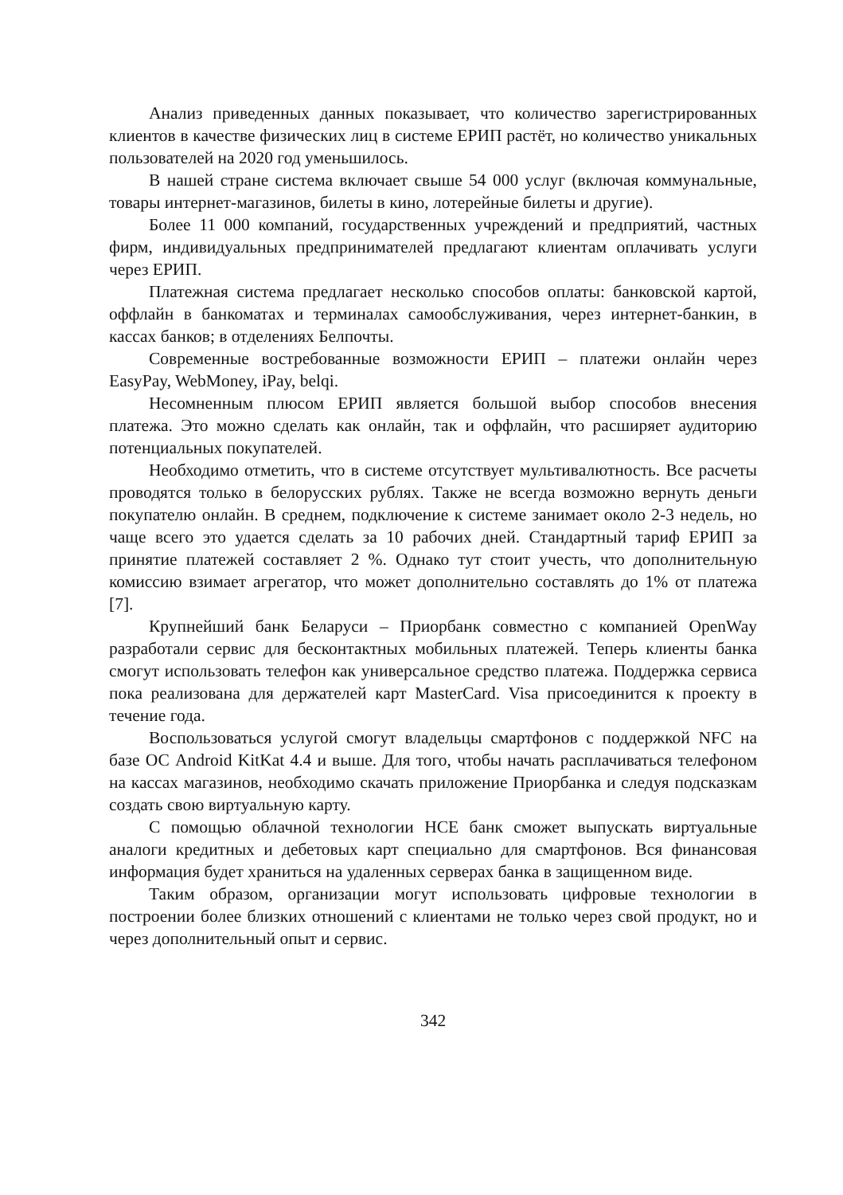Анализ приведенных данных показывает, что количество зарегистрированных клиентов в качестве физических лиц в системе ЕРИП растёт, но количество уникальных пользователей на 2020 год уменьшилось.
В нашей стране система включает свыше 54 000 услуг (включая коммунальные, товары интернет-магазинов, билеты в кино, лотерейные билеты и другие).
Более 11 000 компаний, государственных учреждений и предприятий, частных фирм, индивидуальных предпринимателей предлагают клиентам оплачивать услуги через ЕРИП.
Платежная система предлагает несколько способов оплаты: банковской картой, оффлайн в банкоматах и терминалах самообслуживания, через интернет-банкин, в кассах банков; в отделениях Белпочты.
Современные востребованные возможности ЕРИП – платежи онлайн через EasyPay, WebMoney, iPay, belqi.
Несомненным плюсом ЕРИП является большой выбор способов внесения платежа. Это можно сделать как онлайн, так и оффлайн, что расширяет аудиторию потенциальных покупателей.
Необходимо отметить, что в системе отсутствует мультивалютность. Все расчеты проводятся только в белорусских рублях. Также не всегда возможно вернуть деньги покупателю онлайн. В среднем, подключение к системе занимает около 2-3 недель, но чаще всего это удается сделать за 10 рабочих дней. Стандартный тариф ЕРИП за принятие платежей составляет 2 %. Однако тут стоит учесть, что дополнительную комиссию взимает агрегатор, что может дополнительно составлять до 1% от платежа [7].
Крупнейший банк Беларуси – Приорбанк совместно с компанией OpenWay разработали сервис для бесконтактных мобильных платежей. Теперь клиенты банка смогут использовать телефон как универсальное средство платежа. Поддержка сервиса пока реализована для держателей карт MasterCard. Visa присоединится к проекту в течение года.
Воспользоваться услугой смогут владельцы смартфонов с поддержкой NFC на базе ОС Android KitKat 4.4 и выше. Для того, чтобы начать расплачиваться телефоном на кассах магазинов, необходимо скачать приложение Приорбанка и следуя подсказкам создать свою виртуальную карту.
С помощью облачной технологии HCE банк сможет выпускать виртуальные аналоги кредитных и дебетовых карт специально для смартфонов. Вся финансовая информация будет храниться на удаленных серверах банка в защищенном виде.
Таким образом, организации могут использовать цифровые технологии в построении более близких отношений с клиентами не только через свой продукт, но и через дополнительный опыт и сервис.
342